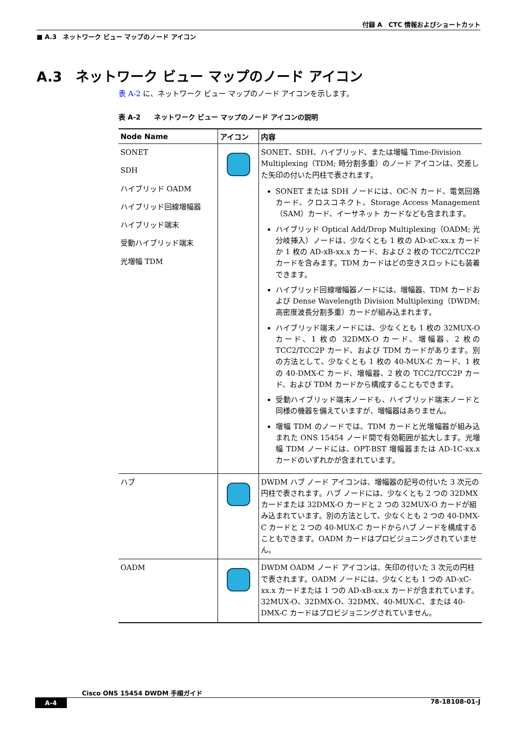付録 A　CTC 情報およびショートカット
■ A.3　ネットワーク ビュー マップのノード アイコン
A.3　ネットワーク ビュー マップのノード アイコン
表 A-2 に、ネットワーク ビュー マップのノード アイコンを示します。
表 A-2　　ネットワーク ビュー マップのノード アイコンの説明
| Node Name | アイコン | 内容 |
| --- | --- | --- |
| SONET SDH ハイブリッド OADM ハイブリッド回線増幅器 ハイブリッド端末 受動ハイブリッド端末 光増幅 TDM | | SONET、SDH、ハイブリッド、または増幅 Time-Division Multiplexing（TDM; 時分割多重）のノード アイコンは、交差した矢印の付いた円柱で表されます。 SONET または SDH ノードには、OC-N カード、電気回路カード、クロスコネクト、Storage Access Management（SAM）カード、イーサネット カードなども含まれます。 ハイブリッド Optical Add/Drop Multiplexing（OADM; 光分岐挿入）ノードは、少なくとも 1 枚の AD-xC-xx.x カードか 1 枚の AD-xB-xx.x カード、および 2 枚の TCC2/TCC2P カードを含みます。TDM カードはどの空きスロットにも装着できます。 ハイブリッド回線増幅器ノードには、増幅器、TDM カードおよび Dense Wavelength Division Multiplexing（DWDM; 高密度波長分割多重）カードが組み込まれます。 ハイブリッド端末ノードには、少なくとも 1 枚の 32MUX-O カード、1 枚の 32DMX-O カード、増幅器、2 枚の TCC2/TCC2P カード、および TDM カードがあります。別の方法として、少なくとも 1 枚の 40-MUX-C カード、1 枚の 40-DMX-C カード、増幅器、2 枚の TCC2/TCC2P カード、および TDM カードから構成することもできます。 受動ハイブリッド端末ノードも、ハイブリッド端末ノードと同様の機器を備えていますが、増幅器はありません。 増幅 TDM のノードでは、TDM カードと光増幅器が組み込まれた ONS 15454 ノード間で有効範囲が拡大します。光増幅 TDM ノードには、OPT-BST 増幅器または AD-1C-xx.x カードのいずれかが含まれています。 |
| ハブ | | DWDM ハブ ノード アイコンは、増幅器の記号の付いた 3 次元の円柱で表されます。ハブ ノードには、少なくとも 2 つの 32DMX カードまたは 32DMX-O カードと 2 つの 32MUX-O カードが組み込まれています。別の方法として、少なくとも 2 つの 40-DMX-C カードと 2 つの 40-MUX-C カードからハブ ノードを構成することもできます。OADM カードはプロビジョニングされていません。 |
| OADM | | DWDM OADM ノード アイコンは、矢印の付いた 3 次元の円柱で表されます。OADM ノードには、少なくとも 1 つの AD-xC-xx.x カードまたは 1 つの AD-xB-xx.x カードが含まれています。32MUX-O、32DMX-O、32DMX、40-MUX-C、または 40-DMX-C カードはプロビジョニングされていません。 |
Cisco ONS 15454 DWDM 手順ガイド
A-4 78-18108-01-J